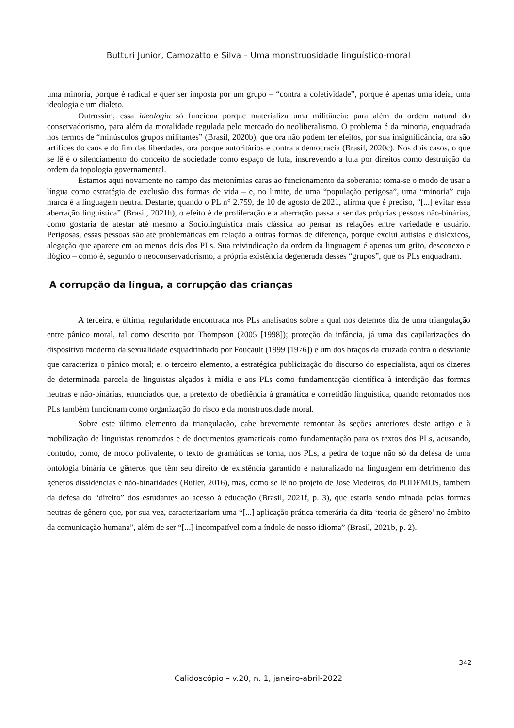Butturi Junior, Camozatto e Silva – Uma monstruosidade linguístico-moral
uma minoria, porque é radical e quer ser imposta por um grupo – “contra a coletividade”, porque é apenas uma ideia, uma ideologia e um dialeto.
Outrossim, essa ideologia só funciona porque materializa uma militância: para além da ordem natural do conservadorismo, para além da moralidade regulada pelo mercado do neoliberalismo. O problema é da minoria, enquadrada nos termos de “minúsculos grupos militantes” (Brasil, 2020b), que ora não podem ter efeitos, por sua insignificância, ora são artífices do caos e do fim das liberdades, ora porque autoritários e contra a democracia (Brasil, 2020c). Nos dois casos, o que se lê é o silenciamento do conceito de sociedade como espaço de luta, inscrevendo a luta por direitos como destruição da ordem da topologia governamental.
Estamos aqui novamente no campo das metonímias caras ao funcionamento da soberania: toma-se o modo de usar a língua como estratégia de exclusão das formas de vida – e, no limite, de uma “população perigosa”, uma “minoria” cuja marca é a linguagem neutra. Destarte, quando o PL n° 2.759, de 10 de agosto de 2021, afirma que é preciso, “[...] evitar essa aberração linguística” (Brasil, 2021h), o efeito é de proliferação e a aberração passa a ser das próprias pessoas não-binárias, como gostaria de atestar até mesmo a Sociolinguística mais clássica ao pensar as relações entre variedade e usuário. Perigosas, essas pessoas são até problemáticas em relação a outras formas de diferença, porque exclui autistas e disléxicos, alegação que aparece em ao menos dois dos PLs. Sua reivindicação da ordem da linguagem é apenas um grito, desconexo e ilógico – como é, segundo o neoconservadorismo, a própria existência degenerada desses “grupos”, que os PLs enquadram.
A corrupção da língua, a corrupção das crianças
A terceira, e última, regularidade encontrada nos PLs analisados sobre a qual nos detemos diz de uma triangulação entre pânico moral, tal como descrito por Thompson (2005 [1998]); proteção da infância, já uma das capilarizações do dispositivo moderno da sexualidade esquadrinhado por Foucault (1999 [1976]) e um dos braços da cruzada contra o desviante que caracteriza o pânico moral; e, o terceiro elemento, a estratégica publicização do discurso do especialista, aqui os dizeres de determinada parcela de linguistas alçados à mídia e aos PLs como fundamentação científica à interdição das formas neutras e não-binárias, enunciados que, a pretexto de obediência à gramática e corretidão linguística, quando retomados nos PLs também funcionam como organização do risco e da monstruosidade moral.
Sobre este último elemento da triangulação, cabe brevemente remontar às seções anteriores deste artigo e à mobilização de linguistas renomados e de documentos gramaticais como fundamentação para os textos dos PLs, acusando, contudo, como, de modo polivalente, o texto de gramáticas se torna, nos PLs, a pedra de toque não só da defesa de uma ontologia binária de gêneros que têm seu direito de existência garantido e naturalizado na linguagem em detrimento das gêneros dissidências e não-binaridades (Butler, 2016), mas, como se lê no projeto de José Medeiros, do PODEMOS, também da defesa do “direito” dos estudantes ao acesso à educação (Brasil, 2021f, p. 3), que estaria sendo minada pelas formas neutras de gênero que, por sua vez, caracterizariam uma “[...] aplicação prática temerária da dita ‘teoria de gênero’ no âmbito da comunicação humana”, além de ser “[...] incompatível com a índole de nosso idioma” (Brasil, 2021b, p. 2).
342
Calidoscópio – v.20, n. 1, janeiro-abril-2022